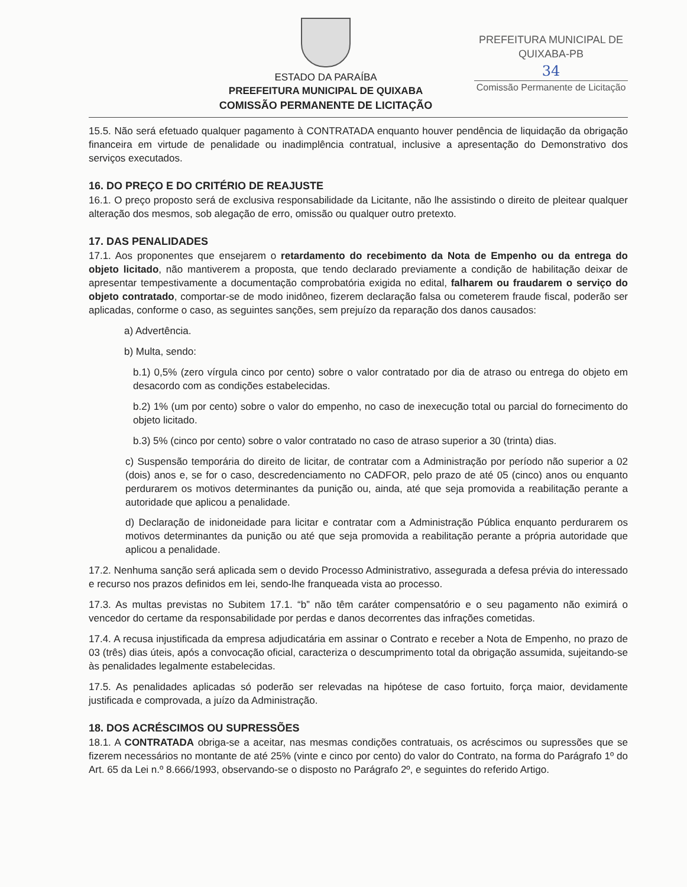ESTADO DA PARAÍBA
PREEFEITURA MUNICIPAL DE QUIXABA
COMISSÃO PERMANENTE DE LICITAÇÃO
PREFEITURA MUNICIPAL DE QUIXABA-PB
34
Comissão Permanente de Licitação
15.5. Não será efetuado qualquer pagamento à CONTRATADA enquanto houver pendência de liquidação da obrigação financeira em virtude de penalidade ou inadimplência contratual, inclusive a apresentação do Demonstrativo dos serviços executados.
16. DO PREÇO E DO CRITÉRIO DE REAJUSTE
16.1. O preço proposto será de exclusiva responsabilidade da Licitante, não lhe assistindo o direito de pleitear qualquer alteração dos mesmos, sob alegação de erro, omissão ou qualquer outro pretexto.
17. DAS PENALIDADES
17.1. Aos proponentes que ensejarem o retardamento do recebimento da Nota de Empenho ou da entrega do objeto licitado, não mantiverem a proposta, que tendo declarado previamente a condição de habilitação deixar de apresentar tempestivamente a documentação comprobatória exigida no edital, falharem ou fraudarem o serviço do objeto contratado, comportar-se de modo inidôneo, fizerem declaração falsa ou cometerem fraude fiscal, poderão ser aplicadas, conforme o caso, as seguintes sanções, sem prejuízo da reparação dos danos causados:
a) Advertência.
b) Multa, sendo:
b.1) 0,5% (zero vírgula cinco por cento) sobre o valor contratado por dia de atraso ou entrega do objeto em desacordo com as condições estabelecidas.
b.2) 1% (um por cento) sobre o valor do empenho, no caso de inexecução total ou parcial do fornecimento do objeto licitado.
b.3) 5% (cinco por cento) sobre o valor contratado no caso de atraso superior a 30 (trinta) dias.
c) Suspensão temporária do direito de licitar, de contratar com a Administração por período não superior a 02 (dois) anos e, se for o caso, descredenciamento no CADFOR, pelo prazo de até 05 (cinco) anos ou enquanto perdurarem os motivos determinantes da punição ou, ainda, até que seja promovida a reabilitação perante a autoridade que aplicou a penalidade.
d) Declaração de inidoneidade para licitar e contratar com a Administração Pública enquanto perdurarem os motivos determinantes da punição ou até que seja promovida a reabilitação perante a própria autoridade que aplicou a penalidade.
17.2. Nenhuma sanção será aplicada sem o devido Processo Administrativo, assegurada a defesa prévia do interessado e recurso nos prazos definidos em lei, sendo-lhe franqueada vista ao processo.
17.3. As multas previstas no Subitem 17.1. “b” não têm caráter compensatório e o seu pagamento não eximirá o vencedor do certame da responsabilidade por perdas e danos decorrentes das infrações cometidas.
17.4. A recusa injustificada da empresa adjudicatária em assinar o Contrato e receber a Nota de Empenho, no prazo de 03 (três) dias úteis, após a convocação oficial, caracteriza o descumprimento total da obrigação assumida, sujeitando-se às penalidades legalmente estabelecidas.
17.5. As penalidades aplicadas só poderão ser relevadas na hipótese de caso fortuito, força maior, devidamente justificada e comprovada, a juízo da Administração.
18. DOS ACRÉSCIMOS OU SUPRESSÕES
18.1. A CONTRATADA obriga-se a aceitar, nas mesmas condições contratuais, os acréscimos ou supressões que se fizerem necessários no montante de até 25% (vinte e cinco por cento) do valor do Contrato, na forma do Parágrafo 1º do Art. 65 da Lei n.º 8.666/1993, observando-se o disposto no Parágrafo 2º, e seguintes do referido Artigo.